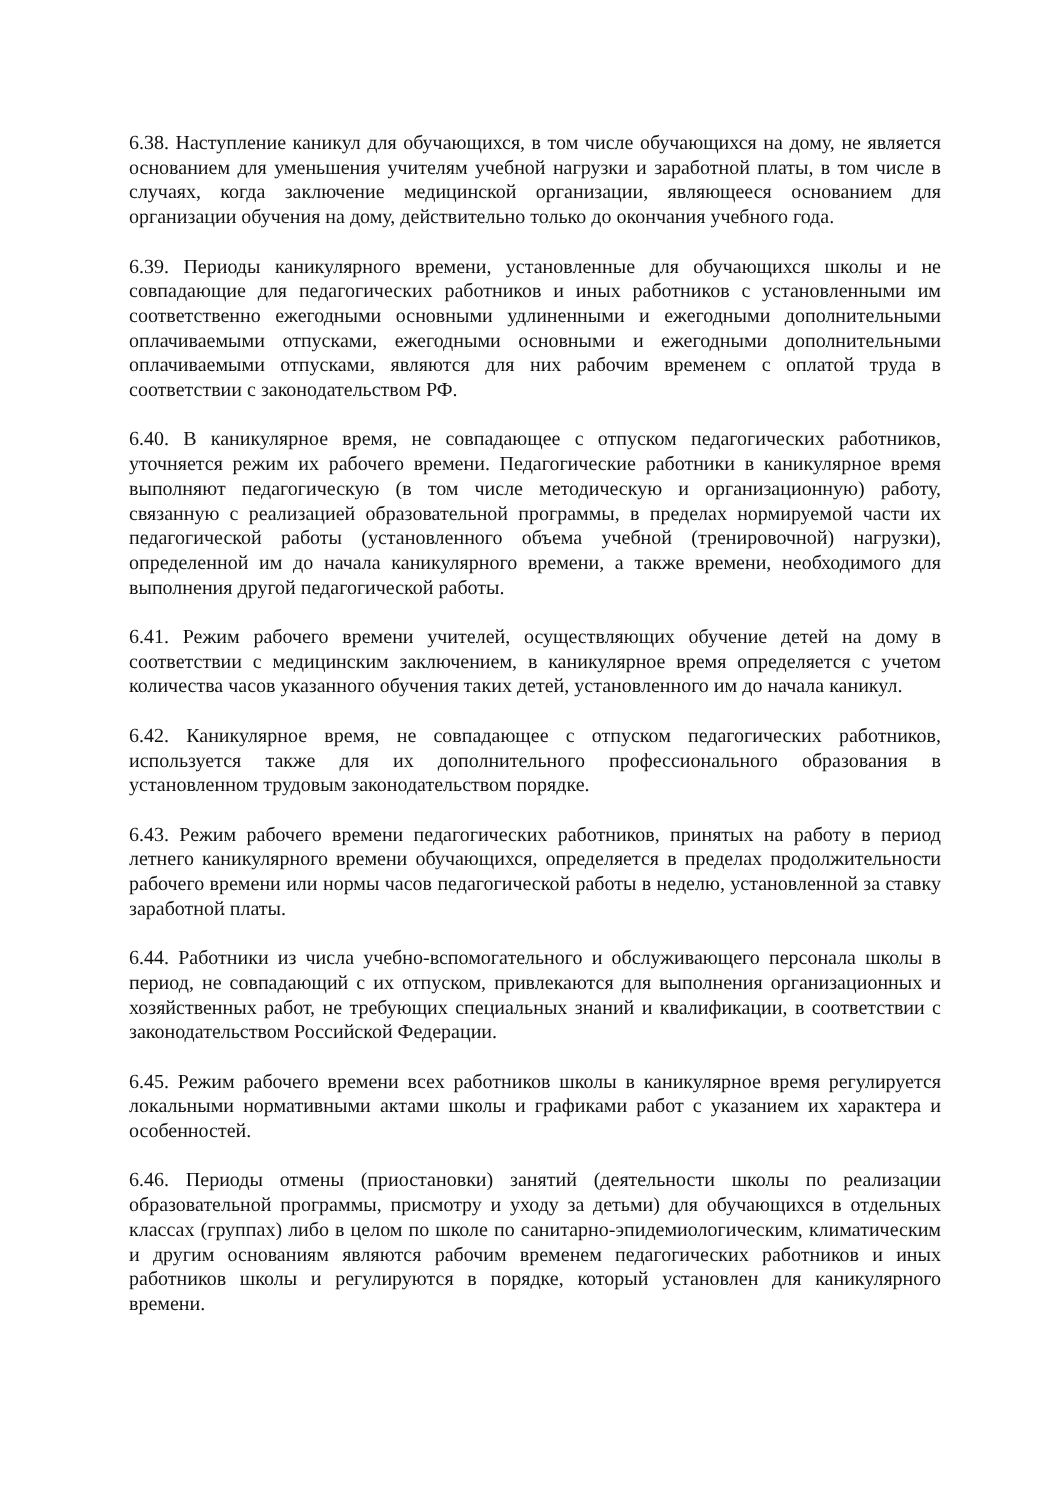6.38. Наступление каникул для обучающихся, в том числе обучающихся на дому, не является основанием для уменьшения учителям учебной нагрузки и заработной платы, в том числе в случаях, когда заключение медицинской организации, являющееся основанием для организации обучения на дому, действительно только до окончания учебного года.
6.39. Периоды каникулярного времени, установленные для обучающихся школы и не совпадающие для педагогических работников и иных работников с установленными им соответственно ежегодными основными удлиненными и ежегодными дополнительными оплачиваемыми отпусками, ежегодными основными и ежегодными дополнительными оплачиваемыми отпусками, являются для них рабочим временем с оплатой труда в соответствии с законодательством РФ.
6.40. В каникулярное время, не совпадающее с отпуском педагогических работников, уточняется режим их рабочего времени. Педагогические работники в каникулярное время выполняют педагогическую (в том числе методическую и организационную) работу, связанную с реализацией образовательной программы, в пределах нормируемой части их педагогической работы (установленного объема учебной (тренировочной) нагрузки), определенной им до начала каникулярного времени, а также времени, необходимого для выполнения другой педагогической работы.
6.41. Режим рабочего времени учителей, осуществляющих обучение детей на дому в соответствии с медицинским заключением, в каникулярное время определяется с учетом количества часов указанного обучения таких детей, установленного им до начала каникул.
6.42. Каникулярное время, не совпадающее с отпуском педагогических работников, используется также для их дополнительного профессионального образования в установленном трудовым законодательством порядке.
6.43. Режим рабочего времени педагогических работников, принятых на работу в период летнего каникулярного времени обучающихся, определяется в пределах продолжительности рабочего времени или нормы часов педагогической работы в неделю, установленной за ставку заработной платы.
6.44. Работники из числа учебно-вспомогательного и обслуживающего персонала школы в период, не совпадающий с их отпуском, привлекаются для выполнения организационных и хозяйственных работ, не требующих специальных знаний и квалификации, в соответствии с законодательством Российской Федерации.
6.45. Режим рабочего времени всех работников школы в каникулярное время регулируется локальными нормативными актами школы и графиками работ с указанием их характера и особенностей.
6.46. Периоды отмены (приостановки) занятий (деятельности школы по реализации образовательной программы, присмотру и уходу за детьми) для обучающихся в отдельных классах (группах) либо в целом по школе по санитарно-эпидемиологическим, климатическим и другим основаниям являются рабочим временем педагогических работников и иных работников школы и регулируются в порядке, который установлен для каникулярного времени.